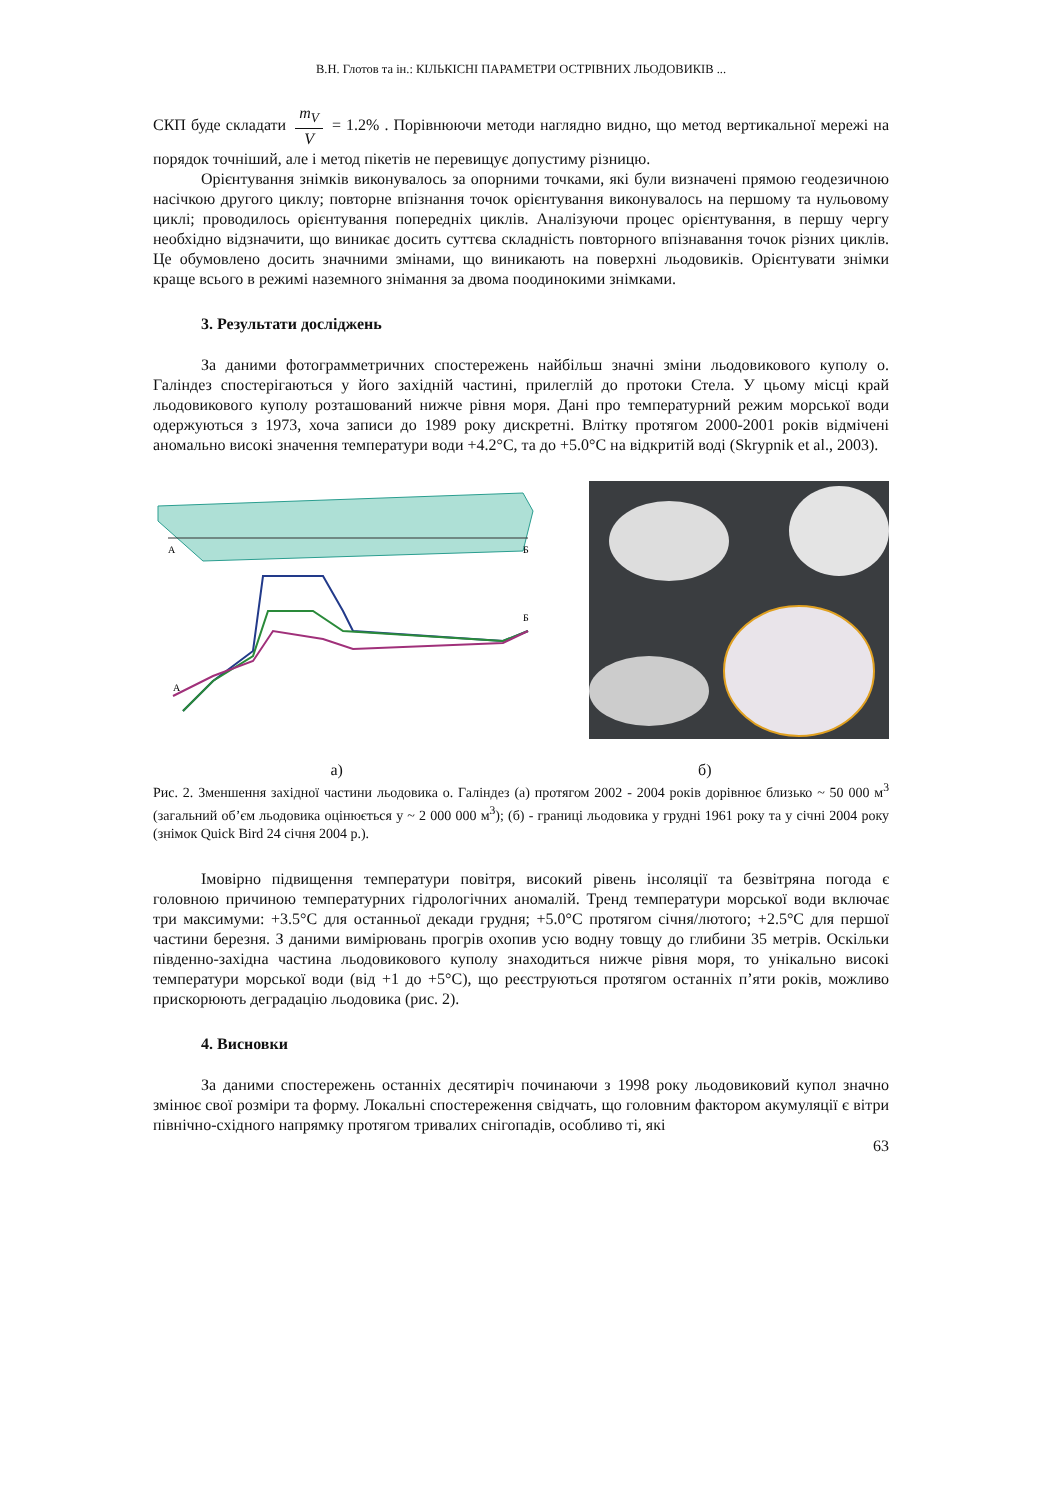В.Н. Глотов та ін.: КІЛЬКІСНІ ПАРАМЕТРИ ОСТРІВНИХ ЛЬОДОВИКІВ ...
СКП буде складати m<sub>V</sub> V = 1.2% . Порівнюючи методи наглядно видно, що метод вертикальної мережі на порядок точніший, але і метод пікетів не перевищує допустиму різницю.
Орієнтування знімків виконувалось за опорними точками, які були визначені прямою геодезичною насічкою другого циклу; повторне впізнання точок орієнтування виконувалось на першому та нульовому циклі; проводилось орієнтування попередніх циклів. Аналізуючи процес орієнтування, в першу чергу необхідно відзначити, що виникає досить суттєва складність повторного впізнавання точок різних циклів. Це обумовлено досить значними змінами, що виникають на поверхні льодовиків. Орієнтувати знімки краще всього в режимі наземного знімання за двома поодинокими знімками.
3. Результати досліджень
За даними фотограмметричних спостережень найбільш значні зміни льодовикового куполу о. Галіндез спостерігаються у його західній частині, прилеглій до протоки Стела. У цьому місці край льодовикового куполу розташований нижче рівня моря. Дані про температурний режим морської води одержуються з 1973, хоча записи до 1989 року дискретні. Влітку протягом 2000-2001 років відмічені аномально високі значення температури води +4.2°С, та до +5.0°С на відкритій воді (Skrypnik et al., 2003).
А
Б
А
Б
а) б)
Рис. 2. Зменшення західної частини льодовика о. Галіндез (а) протягом 2002 - 2004 років дорівнює близько ~ 50 000 м<sup>3</sup> (загальний об’єм льодовика оцінюється у ~ 2 000 000 м<sup>3</sup>); (б) - границі льодовика у грудні 1961 року та у січні 2004 року (знімок Quick Bird 24 січня 2004 р.).
Імовірно підвищення температури повітря, високий рівень інсоляції та безвітряна погода є головною причиною температурних гідрологічних аномалій. Тренд температури морської води включає три максимуми: +3.5°С для останньої декади грудня; +5.0°С протягом січня/лютого; +2.5°С для першої частини березня. З даними вимірювань прогрів охопив усю водну товщу до глибини 35 метрів. Оскільки південно-західна частина льодовикового куполу знаходиться нижче рівня моря, то унікально високі температури морської води (від +1 до +5°С), що реєструються протягом останніх п’яти років, можливо прискорюють деградацію льодовика (рис. 2).
4. Висновки
За даними спостережень останніх десятиріч починаючи з 1998 року льодовиковий купол значно змінює свої розміри та форму. Локальні спостереження свідчать, що головним фактором акумуляції є вітри північно-східного напрямку протягом тривалих снігопадів, особливо ті, які
63